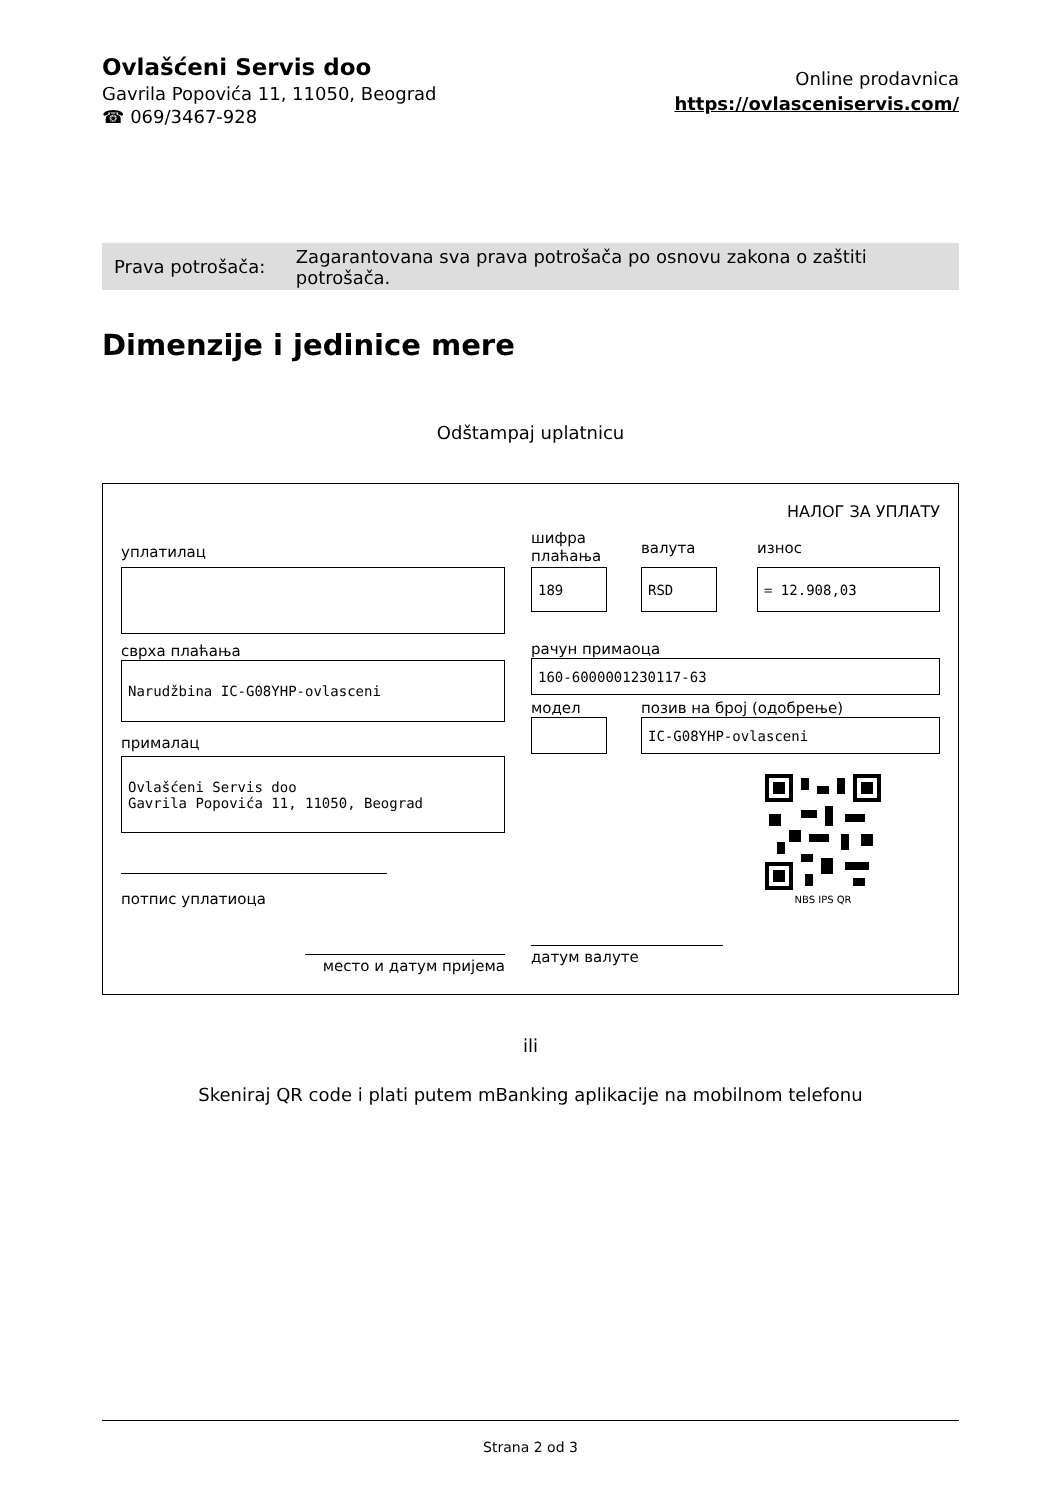Ovlašćeni Servis doo
Gavrila Popovića 11, 11050, Beograd
☎ 069/3467-928
Online prodavnica
https://ovlasceniservis.com/
Prava potrošača: Zagarantovana sva prava potrošača po osnovu zakona o zaštiti potrošača.
Dimenzije i jedinice mere
Odštampaj uplatnicu
НАЛОГ ЗА УПЛАТУ
уплатилац
сврха плаћања
Narudžbina IC-G08YHP-ovlasceni
прималац
Ovlašćeni Servis doo
Gavrila Popovića 11, 11050, Beograd
потпис уплатиоца
место и датум пријема
шифра
плаћања
189
валута
RSD
износ
= 12.908,03
рачун примаоца
160-6000001230117-63
модел позив на број (одобрење)
IC-G08YHP-ovlasceni
NBS IPS QR
датум валуте
ili
Skeniraj QR code i plati putem mBanking aplikacije na mobilnom telefonu
Strana 2 od 3